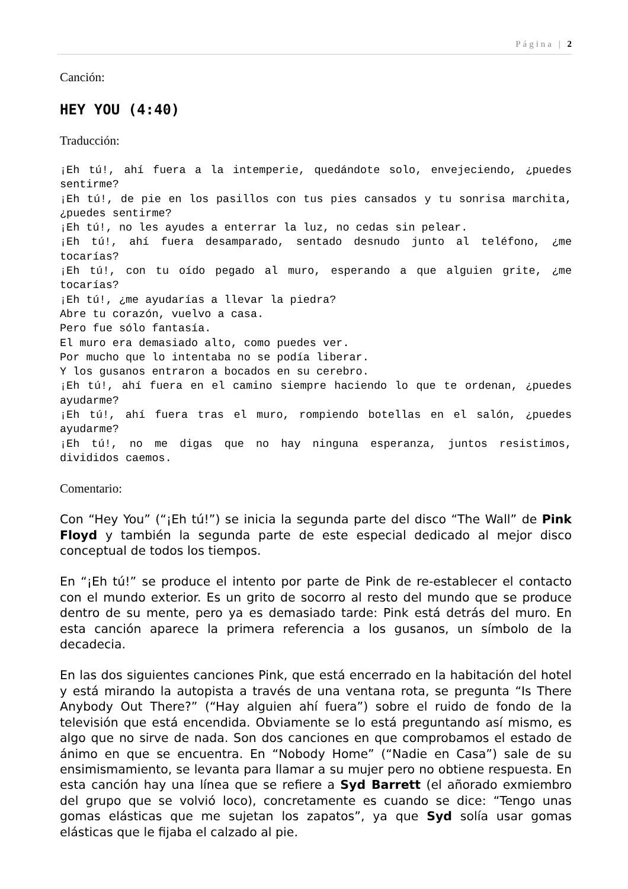Página | 2
Canción:
HEY YOU (4:40)
Traducción:
¡Eh tú!, ahí fuera a la intemperie, quedándote solo, envejeciendo, ¿puedes sentirme?
¡Eh tú!, de pie en los pasillos con tus pies cansados y tu sonrisa marchita, ¿puedes sentirme?
¡Eh tú!, no les ayudes a enterrar la luz, no cedas sin pelear.
¡Eh tú!, ahí fuera desamparado, sentado desnudo junto al teléfono, ¿me tocarías?
¡Eh tú!, con tu oído pegado al muro, esperando a que alguien grite, ¿me tocarías?
¡Eh tú!, ¿me ayudarías a llevar la piedra?
Abre tu corazón, vuelvo a casa.
Pero fue sólo fantasía.
El muro era demasiado alto, como puedes ver.
Por mucho que lo intentaba no se podía liberar.
Y los gusanos entraron a bocados en su cerebro.
¡Eh tú!, ahí fuera en el camino siempre haciendo lo que te ordenan, ¿puedes ayudarme?
¡Eh tú!, ahí fuera tras el muro, rompiendo botellas en el salón, ¿puedes ayudarme?
¡Eh tú!, no me digas que no hay ninguna esperanza, juntos resistimos, divididos caemos.
Comentario:
Con “Hey You” (“¡Eh tú!”) se inicia la segunda parte del disco “The Wall” de Pink Floyd y también la segunda parte de este especial dedicado al mejor disco conceptual de todos los tiempos.
En “¡Eh tú!” se produce el intento por parte de Pink de re-establecer el contacto con el mundo exterior. Es un grito de socorro al resto del mundo que se produce dentro de su mente, pero ya es demasiado tarde: Pink está detrás del muro. En esta canción aparece la primera referencia a los gusanos, un símbolo de la decadecia.
En las dos siguientes canciones Pink, que está encerrado en la habitación del hotel y está mirando la autopista a través de una ventana rota, se pregunta “Is There Anybody Out There?” (“Hay alguien ahí fuera”) sobre el ruido de fondo de la televisión que está encendida. Obviamente se lo está preguntando así mismo, es algo que no sirve de nada. Son dos canciones en que comprobamos el estado de ánimo en que se encuentra. En “Nobody Home” (“Nadie en Casa”) sale de su ensimismamiento, se levanta para llamar a su mujer pero no obtiene respuesta. En esta canción hay una línea que se refiere a Syd Barrett (el añorado exmiembro del grupo que se volvió loco), concretamente es cuando se dice: “Tengo unas gomas elásticas que me sujetan los zapatos”, ya que Syd solía usar gomas elásticas que le fijaba el calzado al pie.